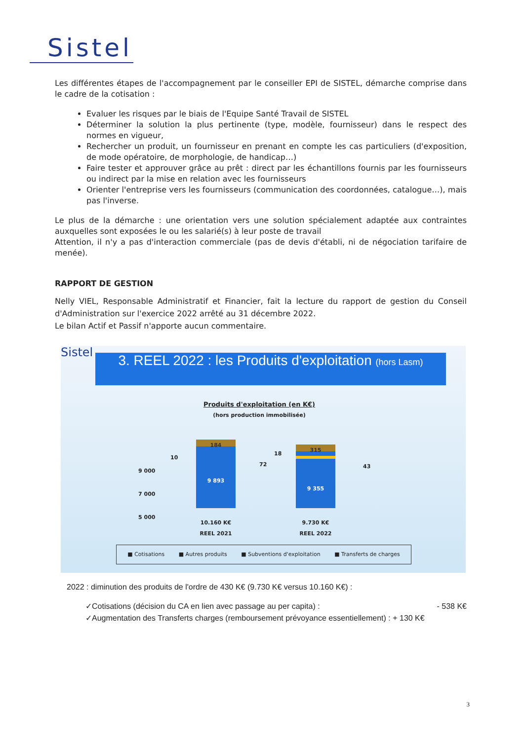Sistel
Les différentes étapes de l'accompagnement par le conseiller EPI de SISTEL, démarche comprise dans le cadre de la cotisation :
Evaluer les risques par le biais de l'Equipe Santé Travail de SISTEL
Déterminer la solution la plus pertinente (type, modèle, fournisseur) dans le respect des normes en vigueur,
Rechercher un produit, un fournisseur en prenant en compte les cas particuliers (d'exposition, de mode opératoire, de morphologie, de handicap…)
Faire tester et approuver grâce au prêt : direct par les échantillons fournis par les fournisseurs ou indirect par la mise en relation avec les fournisseurs
Orienter l'entreprise vers les fournisseurs (communication des coordonnées, catalogue…), mais pas l'inverse.
Le plus de la démarche : une orientation vers une solution spécialement adaptée aux contraintes auxquelles sont exposées le ou les salarié(s) à leur poste de travail
Attention, il n'y a pas d'interaction commerciale (pas de devis d'établi, ni de négociation tarifaire de menée).
RAPPORT DE GESTION
Nelly VIEL, Responsable Administratif et Financier, fait la lecture du rapport de gestion du Conseil d'Administration sur l'exercice 2022 arrêté au 31 décembre 2022.
Le bilan Actif et Passif n'apporte aucun commentaire.
Sistel
3. REEL 2022 : les Produits d'exploitation (hors Lasm)
Produits d'exploitation (en K€)
(hors production immobilisée)
9 000
7 000
5 000
10
72
18
43
184
9 893
315
9 355
10.160 K€
REEL 2021
9.730 K€
REEL 2022
■ Cotisations ■ Autres produits ■ Subventions d'exploitation ■ Transferts de charges
2022 : diminution des produits de l'ordre de 430 K€ (9.730 K€ versus 10.160 K€) :
✓Cotisations (décision du CA en lien avec passage au per capita) : - 538 K€
✓Augmentation des Transferts charges (remboursement prévoyance essentiellement) : + 130 K€
3